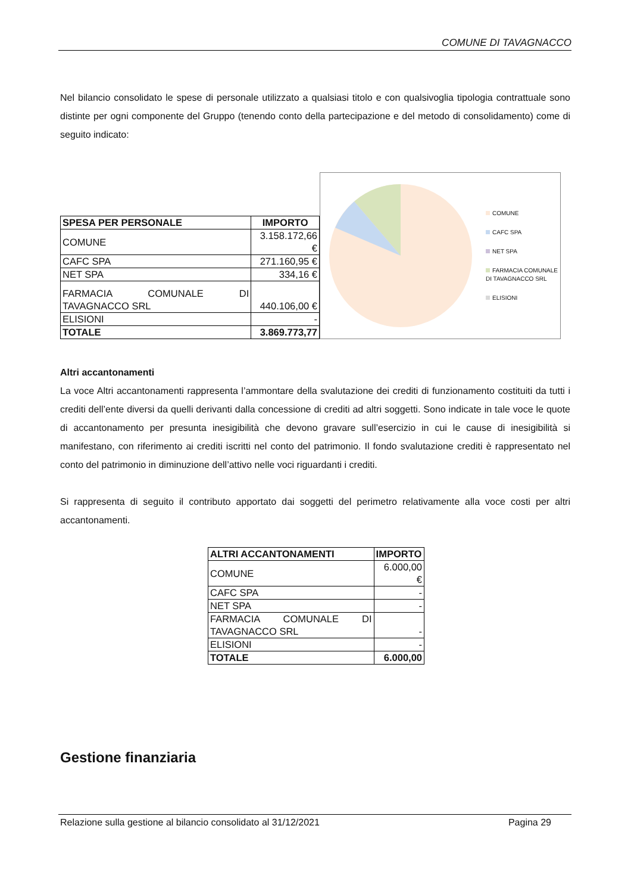COMUNE DI TAVAGNACCO
Nel bilancio consolidato le spese di personale utilizzato a qualsiasi titolo e con qualsivoglia tipologia contrattuale sono distinte per ogni componente del Gruppo (tenendo conto della partecipazione e del metodo di consolidamento) come di seguito indicato:
| SPESA PER PERSONALE | IMPORTO |
| --- | --- |
| COMUNE | 3.158.172,66 € |
| CAFC SPA | 271.160,95 € |
| NET SPA | 334,16 € |
| FARMACIA COMUNALE DI TAVAGNACCO SRL | 440.106,00 € |
| ELISIONI | - |
| TOTALE | 3.869.773,77 |
COMUNE
CAFC SPA
NET SPA
FARMACIA COMUNALE
DI TAVAGNACCO SRL
ELISIONI
Altri accantonamenti
La voce Altri accantonamenti rappresenta l’ammontare della svalutazione dei crediti di funzionamento costituiti da tutti i crediti dell’ente diversi da quelli derivanti dalla concessione di crediti ad altri soggetti. Sono indicate in tale voce le quote di accantonamento per presunta inesigibilità che devono gravare sull’esercizio in cui le cause di inesigibilità si manifestano, con riferimento ai crediti iscritti nel conto del patrimonio. Il fondo svalutazione crediti è rappresentato nel conto del patrimonio in diminuzione dell’attivo nelle voci riguardanti i crediti.
Si rappresenta di seguito il contributo apportato dai soggetti del perimetro relativamente alla voce costi per altri accantonamenti.
| ALTRI ACCANTONAMENTI | IMPORTO |
| --- | --- |
| COMUNE | 6.000,00 € |
| CAFC SPA | - |
| NET SPA | - |
| FARMACIA COMUNALE DI TAVAGNACCO SRL | - |
| ELISIONI | - |
| TOTALE | 6.000,00 |
Gestione finanziaria
Relazione sulla gestione al bilancio consolidato al 31/12/2021 Pagina 29